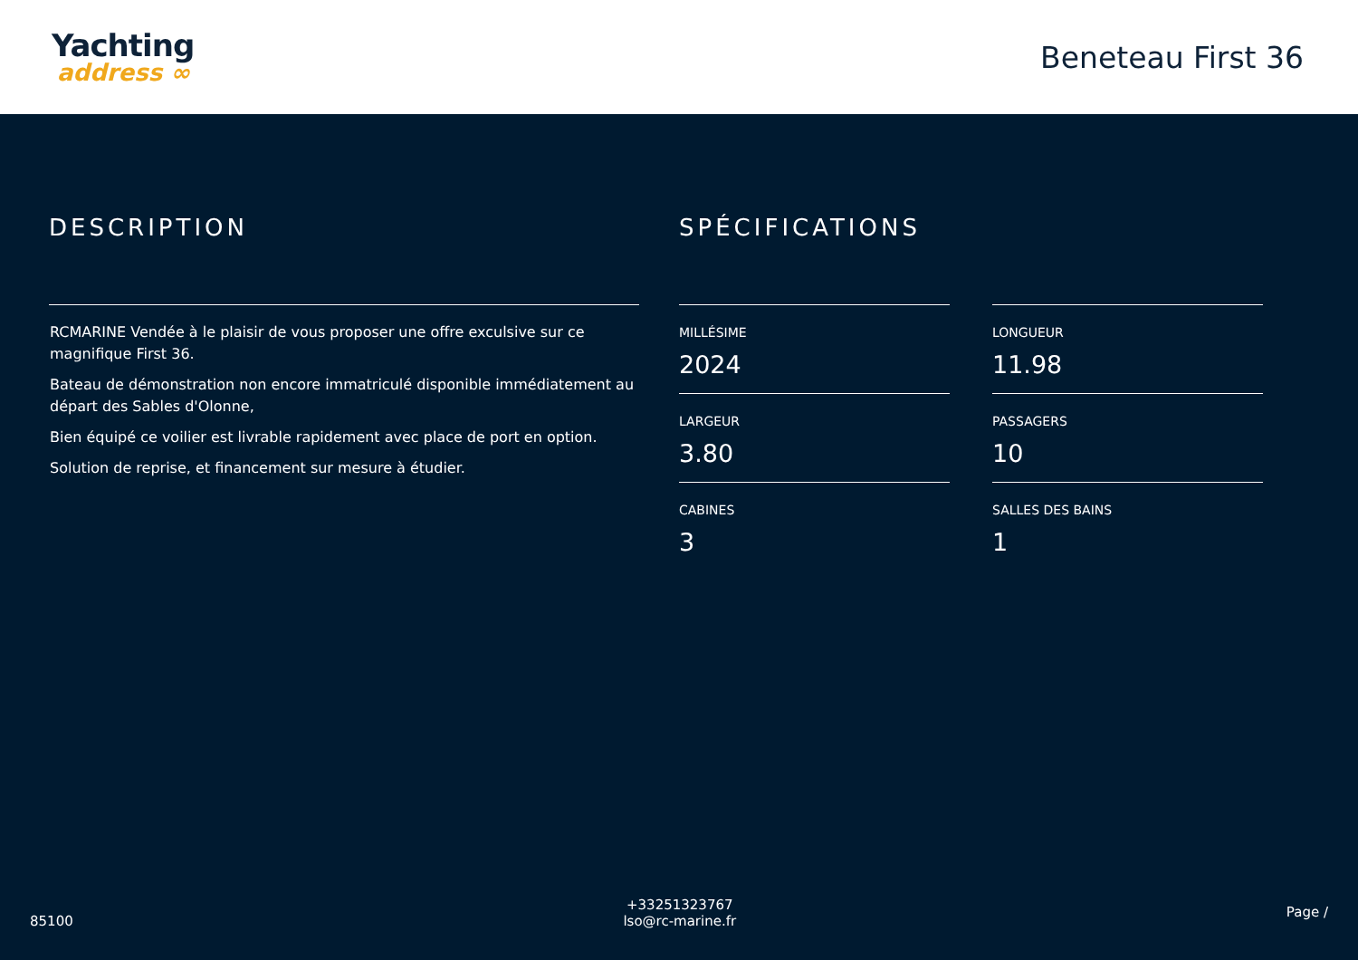Yachting
address ∞
Beneteau First 36
DESCRIPTION
RCMARINE Vendée à le plaisir de vous proposer une offre exculsive sur ce magnifique First 36.
Bateau de démonstration non encore immatriculé disponible immédiatement au départ des Sables d'Olonne,
Bien équipé ce voilier est livrable rapidement avec place de port en option.
Solution de reprise, et financement sur mesure à étudier.
SPÉCIFICATIONS
MILLÉSIME
2024
LONGUEUR
11.98
LARGEUR
3.80
PASSAGERS
10
CABINES
3
SALLES DES BAINS
1
85100
+33251323767
lso@rc-marine.fr
Page /